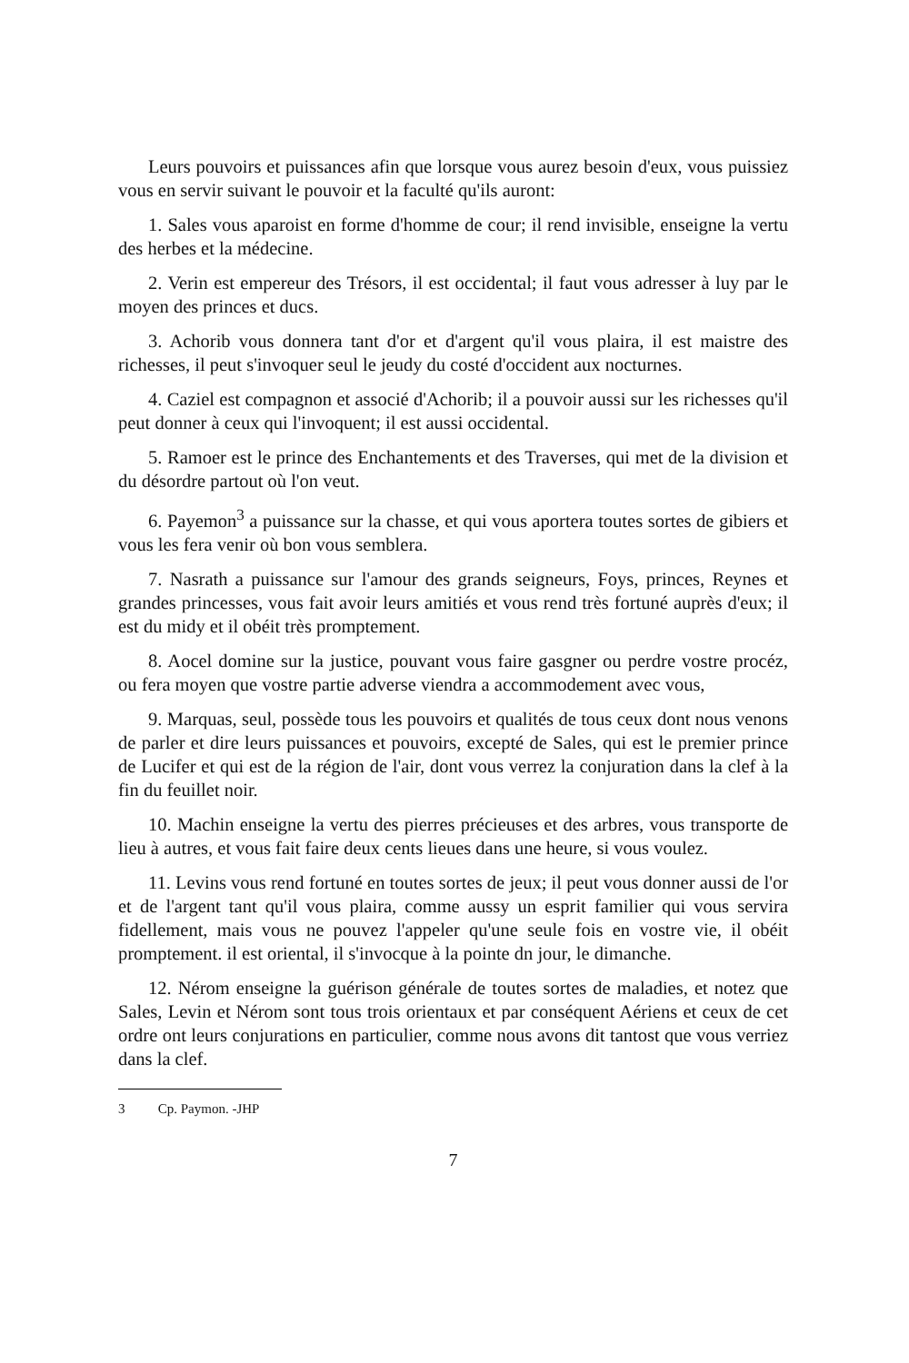Leurs pouvoirs et puissances afin que lorsque vous aurez besoin d'eux, vous puissiez vous en servir suivant le pouvoir et la faculté qu'ils auront:
1. Sales vous aparoist en forme d'homme de cour; il rend invisible, enseigne la vertu des herbes et la médecine.
2. Verin est empereur des Trésors, il est occidental; il faut vous adresser à luy par le moyen des princes et ducs.
3. Achorib vous donnera tant d'or et d'argent qu'il vous plaira, il est maistre des richesses, il peut s'invoquer seul le jeudy du costé d'occident aux nocturnes.
4. Caziel est compagnon et associé d'Achorib; il a pouvoir aussi sur les richesses qu'il peut donner à ceux qui l'invoquent; il est aussi occidental.
5. Ramoer est le prince des Enchantements et des Traverses, qui met de la division et du désordre partout où l'on veut.
6. Payemon<sup>3</sup> a puissance sur la chasse, et qui vous aportera toutes sortes de gibiers et vous les fera venir où bon vous semblera.
7. Nasrath a puissance sur l'amour des grands seigneurs, Foys, princes, Reynes et grandes princesses, vous fait avoir leurs amitiés et vous rend très fortuné auprès d'eux; il est du midy et il obéit très promptement.
8. Aocel domine sur la justice, pouvant vous faire gasgner ou perdre vostre procéz, ou fera moyen que vostre partie adverse viendra a accommodement avec vous,
9. Marquas, seul, possède tous les pouvoirs et qualités de tous ceux dont nous venons de parler et dire leurs puissances et pouvoirs, excepté de Sales, qui est le premier prince de Lucifer et qui est de la région de l'air, dont vous verrez la conjuration dans la clef à la fin du feuillet noir.
10. Machin enseigne la vertu des pierres précieuses et des arbres, vous transporte de lieu à autres, et vous fait faire deux cents lieues dans une heure, si vous voulez.
11. Levins vous rend fortuné en toutes sortes de jeux; il peut vous donner aussi de l'or et de l'argent tant qu'il vous plaira, comme aussy un esprit familier qui vous servira fidellement, mais vous ne pouvez l'appeler qu'une seule fois en vostre vie, il obéit promptement. il est oriental, il s'invocque à la pointe dn jour, le dimanche.
12. Nérom enseigne la guérison générale de toutes sortes de maladies, et notez que Sales, Levin et Nérom sont tous trois orientaux et par conséquent Aériens et ceux de cet ordre ont leurs conjurations en particulier, comme nous avons dit tantost que vous verriez dans la clef.
3 Cp. Paymon. -JHP
7